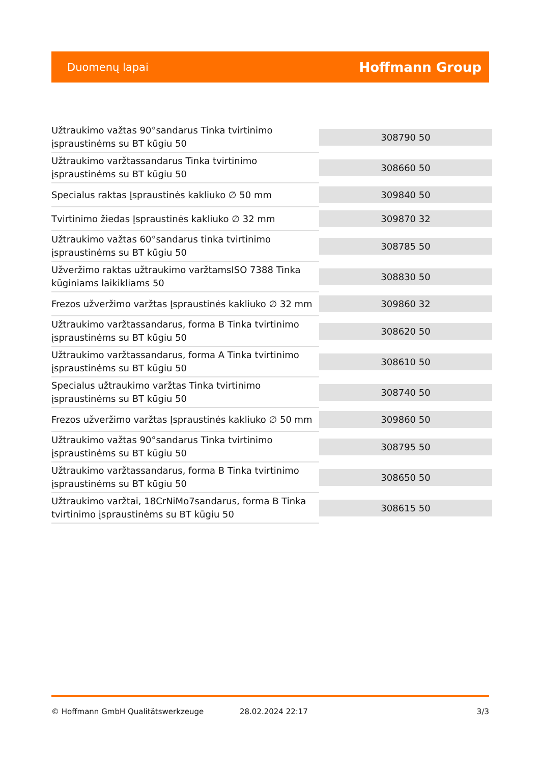Duomenų lapai Hoffmann Group
| Užtraukimo važtas 90°sandarus Tinka tvirtinimo įspraustinėms su BT kūgiu 50 | 308790 50 |
| Užtraukimo varžtassandarus Tinka tvirtinimo įspraustinėms su BT kūgiu 50 | 308660 50 |
| Specialus raktas Įspraustinės kakliuko ∅ 50 mm | 309840 50 |
| Tvirtinimo žiedas Įspraustinės kakliuko ∅ 32 mm | 309870 32 |
| Užtraukimo važtas 60°sandarus tinka tvirtinimo įspraustinėms su BT kūgiu 50 | 308785 50 |
| Užveržimo raktas užtraukimo varžtamsISO 7388 Tinka kūginiams laikikliams 50 | 308830 50 |
| Frezos užveržimo varžtas Įspraustinės kakliuko ∅ 32 mm | 309860 32 |
| Užtraukimo varžtassandarus, forma B Tinka tvirtinimo įspraustinėms su BT kūgiu 50 | 308620 50 |
| Užtraukimo varžtassandarus, forma A Tinka tvirtinimo įspraustinėms su BT kūgiu 50 | 308610 50 |
| Specialus užtraukimo varžtas Tinka tvirtinimo įspraustinėms su BT kūgiu 50 | 308740 50 |
| Frezos užveržimo varžtas Įspraustinės kakliuko ∅ 50 mm | 309860 50 |
| Užtraukimo važtas 90°sandarus Tinka tvirtinimo įspraustinėms su BT kūgiu 50 | 308795 50 |
| Užtraukimo varžtassandarus, forma B Tinka tvirtinimo įspraustinėms su BT kūgiu 50 | 308650 50 |
| Užtraukimo varžtai, 18CrNiMo7sandarus, forma B Tinka tvirtinimo įspraustinėms su BT kūgiu 50 | 308615 50 |
© Hoffmann GmbH Qualitätswerkzeuge 28.02.2024 22:17 3/3